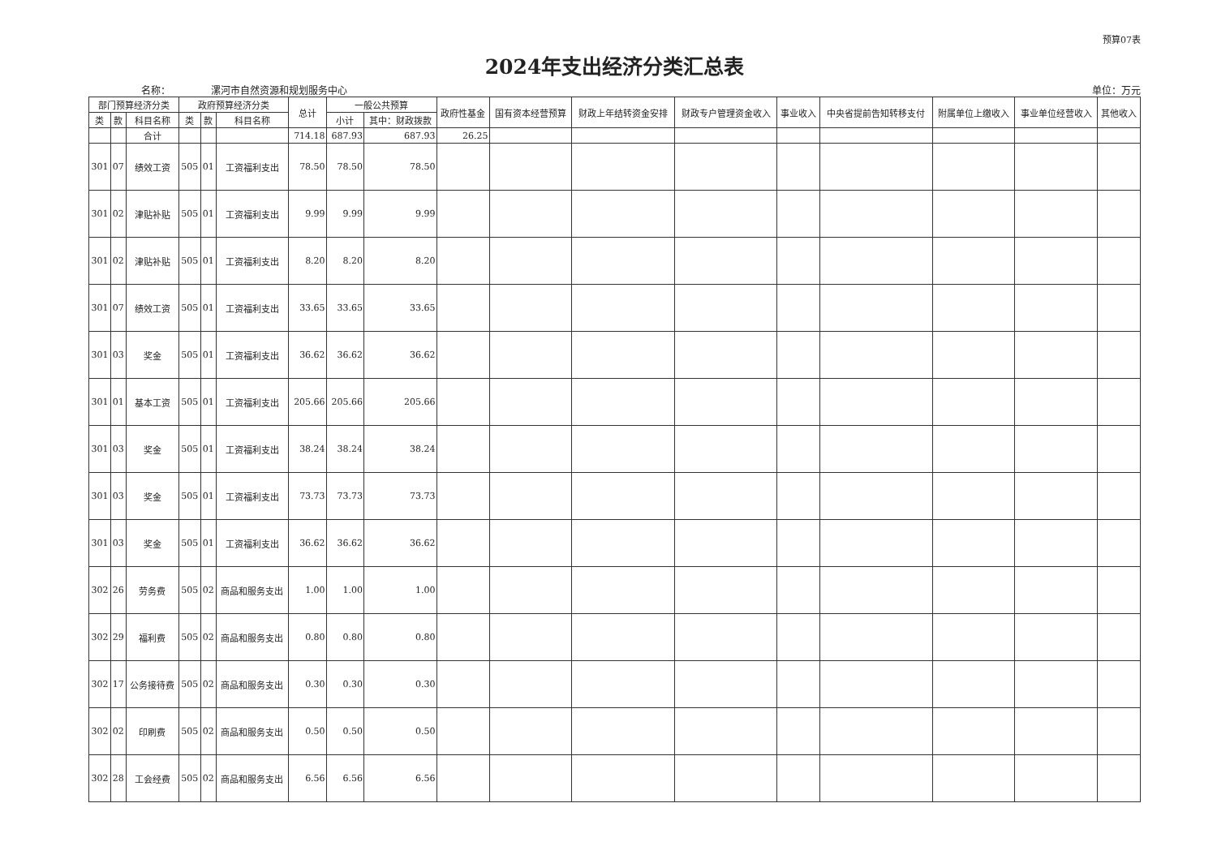预算07表
2024年支出经济分类汇总表
名称： 漯河市自然资源和规划服务中心 单位：万元
| 部门预算经济分类 | | | 政府预算经济分类 | | | 总计 | 一般公共预算 | | 政府性基金 | 国有资本经营预算 | 财政上年结转资金安排 | 财政专户管理资金收入 | 事业收入 | 中央省提前告知转移支付 | 附属单位上缴收入 | 事业单位经营收入 | 其他收入 |
| --- | --- | --- | --- | --- | --- | --- | --- | --- | --- | --- | --- | --- | --- | --- | --- | --- | --- |
| 类 | 款 | 科目名称 | 类 | 款 | 科目名称 | | 小计 | 其中：财政拨款 | | | | | | | | | |
| | | 合计 | | | | 714.18 | 687.93 | 687.93 | 26.25 | | | | | | | | |
| 301 | 07 | 绩效工资 | 505 | 01 | 工资福利支出 | 78.50 | 78.50 | 78.50 | | | | | | | | | |
| 301 | 02 | 津贴补贴 | 505 | 01 | 工资福利支出 | 9.99 | 9.99 | 9.99 | | | | | | | | | |
| 301 | 02 | 津贴补贴 | 505 | 01 | 工资福利支出 | 8.20 | 8.20 | 8.20 | | | | | | | | | |
| 301 | 07 | 绩效工资 | 505 | 01 | 工资福利支出 | 33.65 | 33.65 | 33.65 | | | | | | | | | |
| 301 | 03 | 奖金 | 505 | 01 | 工资福利支出 | 36.62 | 36.62 | 36.62 | | | | | | | | | |
| 301 | 01 | 基本工资 | 505 | 01 | 工资福利支出 | 205.66 | 205.66 | 205.66 | | | | | | | | | |
| 301 | 03 | 奖金 | 505 | 01 | 工资福利支出 | 38.24 | 38.24 | 38.24 | | | | | | | | | |
| 301 | 03 | 奖金 | 505 | 01 | 工资福利支出 | 73.73 | 73.73 | 73.73 | | | | | | | | | |
| 301 | 03 | 奖金 | 505 | 01 | 工资福利支出 | 36.62 | 36.62 | 36.62 | | | | | | | | | |
| 302 | 26 | 劳务费 | 505 | 02 | 商品和服务支出 | 1.00 | 1.00 | 1.00 | | | | | | | | | |
| 302 | 29 | 福利费 | 505 | 02 | 商品和服务支出 | 0.80 | 0.80 | 0.80 | | | | | | | | | |
| 302 | 17 | 公务接待费 | 505 | 02 | 商品和服务支出 | 0.30 | 0.30 | 0.30 | | | | | | | | | |
| 302 | 02 | 印刷费 | 505 | 02 | 商品和服务支出 | 0.50 | 0.50 | 0.50 | | | | | | | | | |
| 302 | 28 | 工会经费 | 505 | 02 | 商品和服务支出 | 6.56 | 6.56 | 6.56 | | | | | | | | | |